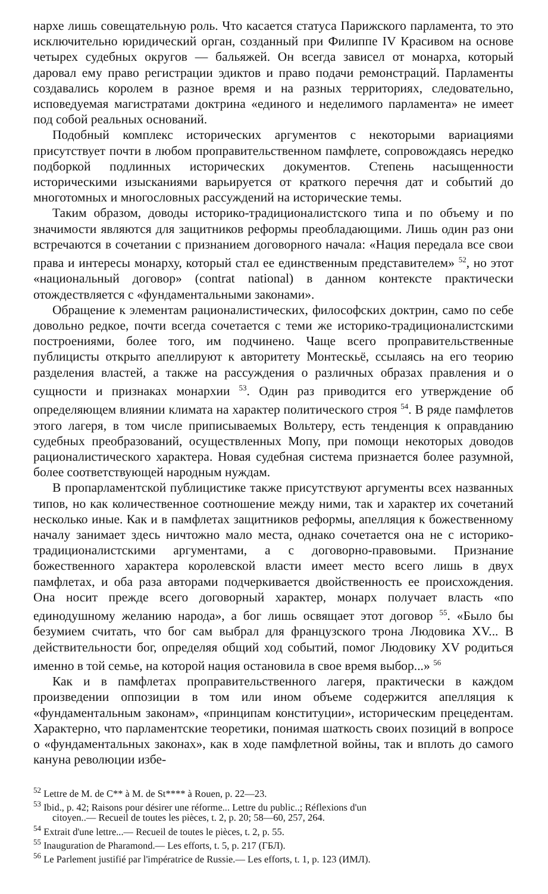нархе лишь совещательную роль. Что касается статуса Парижского парламента, то это исключительно юридический орган, созданный при Филиппе IV Красивом на основе четырех судебных округов — бальяжей. Он всегда зависел от монарха, который даровал ему право регистрации эдиктов и право подачи ремонстраций. Парламенты создавались королем в разное время и на разных территориях, следовательно, исповедуемая магистратами доктрина «единого и неделимого парламента» не имеет под собой реальных оснований.
Подобный комплекс исторических аргументов с некоторыми вариациями присутствует почти в любом проправительственном памфлете, сопровождаясь нередко подборкой подлинных исторических документов. Степень насыщенности историческими изысканиями варьируется от краткого перечня дат и событий до многотомных и многословных рассуждений на исторические темы.
Таким образом, доводы историко-традиционалистского типа и по объему и по значимости являются для защитников реформы преобладающими. Лишь один раз они встречаются в сочетании с признанием договорного начала: «Нация передала все свои права и интересы монарху, который стал ее единственным представителем» <sup>52</sup>, но этот «национальный договор» (contrat national) в данном контексте практически отождествляется с «фундаментальными законами».
Обращение к элементам рационалистических, философских доктрин, само по себе довольно редкое, почти всегда сочетается с теми же историко-традиционалистскими построениями, более того, им подчинено. Чаще всего проправительственные публицисты открыто апеллируют к авторитету Монтескьё, ссылаясь на его теорию разделения властей, а также на рассуждения о различных образах правления и о сущности и признаках монархии <sup>53</sup>. Один раз приводится его утверждение об определяющем влиянии климата на характер политического строя <sup>54</sup>. В ряде памфлетов этого лагеря, в том числе приписываемых Вольтеру, есть тенденция к оправданию судебных преобразований, осуществленных Мопу, при помощи некоторых доводов рационалистического характера. Новая судебная система признается более разумной, более соответствующей народным нуждам.
В пропарламентской публицистике также присутствуют аргументы всех названных типов, но как количественное соотношение между ними, так и характер их сочетаний несколько иные. Как и в памфлетах защитников реформы, апелляция к божественному началу занимает здесь ничтожно мало места, однако сочетается она не с историко-традиционалистскими аргументами, а с договорно-правовыми. Признание божественного характера королевской власти имеет место всего лишь в двух памфлетах, и оба раза авторами подчеркивается двойственность ее происхождения. Она носит прежде всего договорный характер, монарх получает власть «по единодушному желанию народа», а бог лишь освящает этот договор <sup>55</sup>. «Было бы безумием считать, что бог сам выбрал для французского трона Людовика XV... В действительности бог, определяя общий ход событий, помог Людовику XV родиться именно в той семье, на которой нация остановила в свое время выбор...» <sup>56</sup>
Как и в памфлетах проправительственного лагеря, практически в каждом произведении оппозиции в том или ином объеме содержится апелляция к «фундаментальным законам», «принципам конституции», историческим прецедентам. Характерно, что парламентские теоретики, понимая шаткость своих позиций в вопросе о «фундаментальных законах», как в ходе памфлетной войны, так и вплоть до самого кануна революции избе-
<sup>52</sup> Lettre de M. de C** à M. de St**** à Rouen, p. 22—23.
<sup>53</sup> Ibid., p. 42; Raisons pour désirer une réforme... Lettre du public..; Réflexions d'un
citoyen..— Recueil de toutes les pièces, t. 2, p. 20; 58—60, 257, 264.
<sup>54</sup> Extrait d'une lettre...— Recueil de toutes le pièces, t. 2, p. 55.
<sup>55</sup> Inauguration de Pharamond.— Les efforts, t. 5, p. 217 (ГБЛ).
<sup>56</sup> Le Parlement justifié par l'impératrice de Russie.— Les efforts, t. 1, p. 123 (ИМЛ).